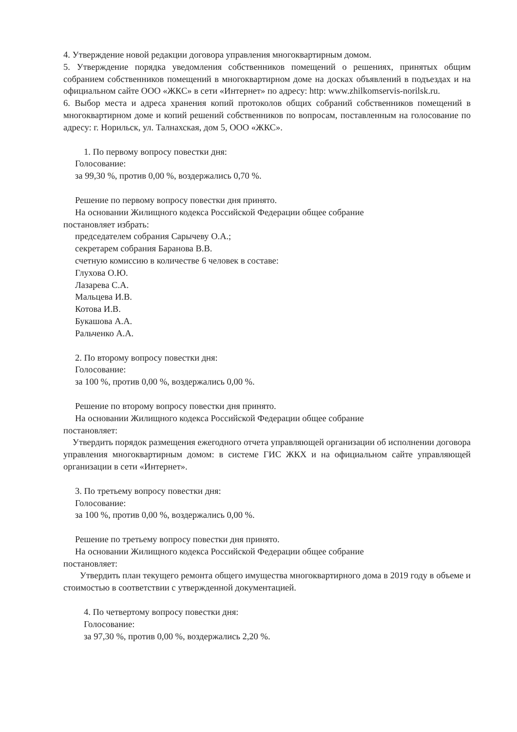4. Утверждение новой редакции договора управления многоквартирным домом.
5. Утверждение порядка уведомления собственников помещений о решениях, принятых общим собранием собственников помещений в многоквартирном доме на досках объявлений в подъездах и на официальном сайте ООО «ЖКС» в сети «Интернет» по адресу: http: www.zhilkomservis-norilsk.ru.
6. Выбор места и адреса хранения копий протоколов общих собраний собственников помещений в многоквартирном доме и копий решений собственников по вопросам, поставленным на голосование по адресу: г. Норильск, ул. Талнахская, дом 5, ООО «ЖКС».
1. По первому вопросу повестки дня:
Голосование:
за 99,30 %, против 0,00 %, воздержались 0,70 %.
Решение по первому вопросу повестки дня принято.
На основании Жилищного кодекса Российской Федерации общее собрание
постановляет избрать:
председателем собрания Сарычеву О.А.;
секретарем собрания Баранова В.В.
счетную комиссию в количестве 6 человек в составе:
Глухова О.Ю.
Лазарева С.А.
Мальцева И.В.
Котова И.В.
Букашова А.А.
Ральченко А.А.
2. По второму вопросу повестки дня:
Голосование:
за 100 %, против 0,00 %, воздержались 0,00 %.
Решение по второму вопросу повестки дня принято.
На основании Жилищного кодекса Российской Федерации общее собрание
постановляет:
Утвердить порядок размещения ежегодного отчета управляющей организации об исполнении договора управления многоквартирным домом: в системе ГИС ЖКХ и на официальном сайте управляющей организации в сети «Интернет».
3. По третьему вопросу повестки дня:
Голосование:
за 100 %, против 0,00 %, воздержались 0,00 %.
Решение по третьему вопросу повестки дня принято.
На основании Жилищного кодекса Российской Федерации общее собрание
постановляет:
Утвердить план текущего ремонта общего имущества многоквартирного дома в 2019 году в объеме и стоимостью в соответствии с утвержденной документацией.
4. По четвертому вопросу повестки дня:
Голосование:
за 97,30 %, против 0,00 %, воздержались 2,20 %.